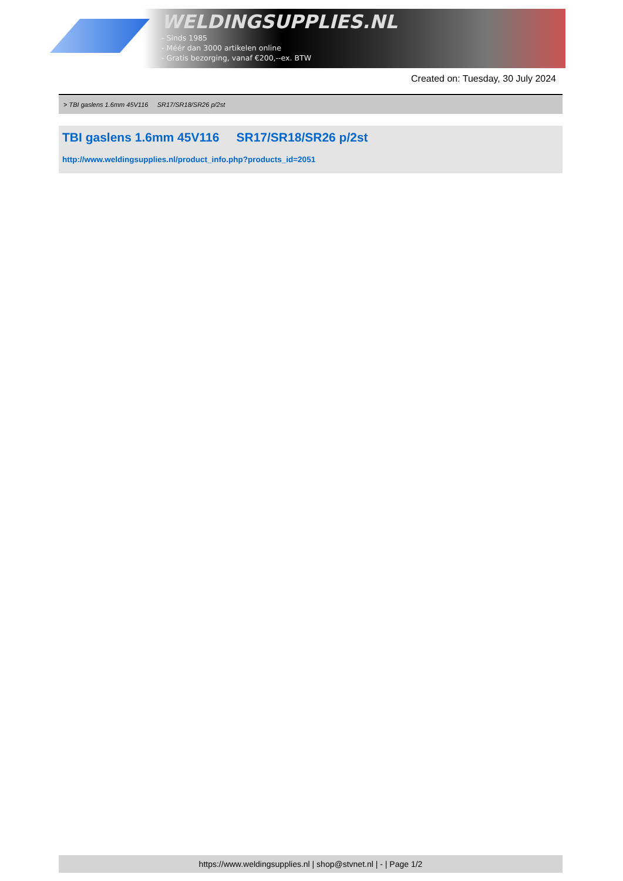WELDINGSUPPLIES.NL
- Sinds 1985
- Méér dan 3000 artikelen online
- Gratis bezorging, vanaf €200,--ex. BTW
Created on: Tuesday, 30 July 2024
> TBI gaslens 1.6mm 45V116 SR17/SR18/SR26 p/2st
TBI gaslens 1.6mm 45V116 SR17/SR18/SR26 p/2st
http://www.weldingsupplies.nl/product_info.php?products_id=2051
https://www.weldingsupplies.nl | shop@stvnet.nl | - | Page 1/2